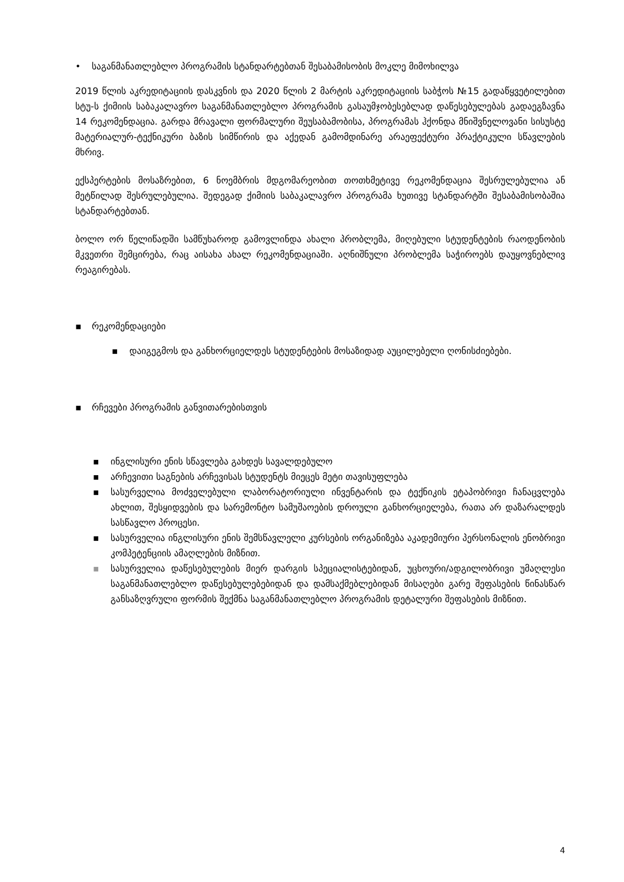• საგანმანათლებლო პროგრამის სტანდარტებთან შესაბამისობის მოკლე მიმოხილვა
2019 წლის აკრედიტაციის დასკვნის და 2020 წლის 2 მარტის აკრედიტაციის საბჭოს №15 გადაწყვეტილებით სტუ-ს ქიმიის საბაკალავრო საგანმანათლებლო პროგრამის გასაუმჯობესებლად დაწესებულებას გადაეგზავნა 14 რეკომენდაცია. გარდა მრავალი ფორმალური შეუსაბამობისა, პროგრამას ჰქონდა მნიშვნელოვანი სისუსტე მატერიალურ-ტექნიკური ბაზის სიმწირის და აქედან გამომდინარე არაეფექტური პრაქტიკული სწავლების მხრივ.
ექსპერტების მოსაზრებით, 6 ნოემბრის მდგომარეობით თოთხმეტივე რეკომენდაცია შესრულებულია ან მეტწილად შესრულებულია. შედეგად ქიმიის საბაკალავრო პროგრამა ხუთივე სტანდარტში შესაბამისობაშია სტანდარტებთან.
ბოლო ორ წელიწადში სამწუხაროდ გამოვლინდა ახალი პრობლემა, მიღებული სტუდენტების რაოდენობის მკვეთრი შემცირება, რაც აისახა ახალ რეკომენდაციაში. აღნიშნული პრობლემა საჭიროებს დაუყოვნებლივ რეაგირებას.
▪ რეკომენდაციები
▪ დაიგეგმოს და განხორციელდეს სტუდენტების მოსაზიდად აუცილებელი ღონისძიებები.
▪ რჩევები პროგრამის განვითარებისთვის
▪ ინგლისური ენის სწავლება გახდეს სავალდებულო
▪ არჩევითი საგნების არჩევისას სტუდენტს მიეცეს მეტი თავისუფლება
▪ სასურველია მოძველებული ლაბორატორიული ინვენტარის და ტექნიკის ეტაპობრივი ჩანაცვლება ახლით, შესყიდვების და სარემონტო სამუშაოების დროული განხორციელება, რათა არ დაზარალდეს სასწავლო პროცესი.
▪ სასურველია ინგლისური ენის შემსწავლელი კურსების ორგანიზება აკადემიური პერსონალის ენობრივი კომპეტენციის ამაღლების მიზნით.
▪ სასურველია დაწესებულების მიერ დარგის სპეციალისტებიდან, უცხოური/ადგილობრივი უმაღლესი საგანმანათლებლო დაწესებულებებიდან და დამსაქმებლებიდან მისაღები გარე შეფასების წინასწარ განსაზღვრული ფორმის შექმნა საგანმანათლებლო პროგრამის დეტალური შეფასების მიზნით.
4